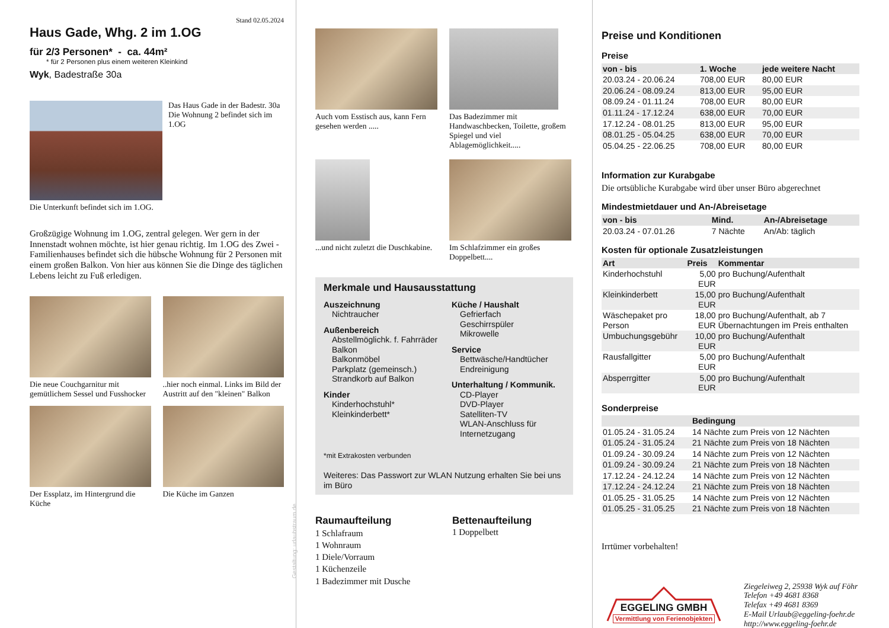Stand 02.05.2024
Haus Gade, Whg. 2 im 1.OG
für 2/3 Personen* - ca. 44m²
* für 2 Personen plus einem weiteren Kleinkind
Wyk, Badestraße 30a
Das Haus Gade in der Badestr. 30a
Die Wohnung 2 befindet sich im 1.OG
Die Unterkunft befindet sich im 1.OG.
Großzügige Wohnung im 1.OG, zentral gelegen. Wer gern in der Innenstadt wohnen möchte, ist hier genau richtig. Im 1.OG des Zwei - Familienhauses befindet sich die hübsche Wohnung für 2 Personen mit einem großen Balkon. Von hier aus können Sie die Dinge des täglichen Lebens leicht zu Fuß erledigen.
Die neue Couchgarnitur mit gemütlichem Sessel und Fusshocker
..hier noch einmal. Links im Bild der Austritt auf den "kleinen" Balkon
Der Essplatz, im Hintergrund die Küche
Die Küche im Ganzen
Gestaltung: urlaubstraum.de
Auch vom Esstisch aus, kann Fern gesehen werden .....
Das Badezimmer mit Handwaschbecken, Toilette, großem Spiegel und viel Ablagemöglichkeit.....
...und nicht zuletzt die Duschkabine.
Im Schlafzimmer ein großes Doppelbett....
Merkmale und Hausausstattung
Auszeichnung
Nichtraucher
Außenbereich
Abstellmöglichk. f. Fahrräder
Balkon
Balkonmöbel
Parkplatz (gemeinsch.)
Strandkorb auf Balkon
Kinder
Kinderhochstuhl*
Kleinkinderbett*
Küche / Haushalt
Gefrierfach
Geschirrspüler
Mikrowelle
Service
Bettwäsche/Handtücher
Endreinigung
Unterhaltung / Kommunik.
CD-Player
DVD-Player
Satelliten-TV
WLAN-Anschluss für Internetzugang
*mit Extrakosten verbunden
Weiteres: Das Passwort zur WLAN Nutzung erhalten Sie bei uns im Büro
Raumaufteilung
1 Schlafraum
1 Wohnraum
1 Diele/Vorraum
1 Küchenzeile
1 Badezimmer mit Dusche
Bettenaufteilung
1 Doppelbett
Preise und Konditionen
Preise
| von - bis | 1. Woche | jede weitere Nacht |
| --- | --- | --- |
| 20.03.24 - 20.06.24 | 708,00 EUR | 80,00 EUR |
| 20.06.24 - 08.09.24 | 813,00 EUR | 95,00 EUR |
| 08.09.24 - 01.11.24 | 708,00 EUR | 80,00 EUR |
| 01.11.24 - 17.12.24 | 638,00 EUR | 70,00 EUR |
| 17.12.24 - 08.01.25 | 813,00 EUR | 95,00 EUR |
| 08.01.25 - 05.04.25 | 638,00 EUR | 70,00 EUR |
| 05.04.25 - 22.06.25 | 708,00 EUR | 80,00 EUR |
Information zur Kurabgabe
Die ortsübliche Kurabgabe wird über unser Büro abgerechnet
Mindestmietdauer und An-/Abreisetage
| von - bis | Mind. | An-/Abreisetage |
| --- | --- | --- |
| 20.03.24 - 07.01.26 | 7 Nächte | An/Ab: täglich |
Kosten für optionale Zusatzleistungen
| Art | Preis | Kommentar |
| --- | --- | --- |
| Kinderhochstuhl | 5,00 EUR | pro Buchung/Aufenthalt |
| Kleinkinderbett | 15,00 EUR | pro Buchung/Aufenthalt |
| Wäschepaket pro Person | 18,00 EUR | pro Buchung/Aufenthalt, ab 7 Übernachtungen im Preis enthalten |
| Umbuchungsgebühr | 10,00 EUR | pro Buchung/Aufenthalt |
| Rausfallgitter | 5,00 EUR | pro Buchung/Aufenthalt |
| Absperrgitter | 5,00 EUR | pro Buchung/Aufenthalt |
Sonderpreise
| | Bedingung |
| --- | --- |
| 01.05.24 - 31.05.24 | 14 Nächte zum Preis von 12 Nächten |
| 01.05.24 - 31.05.24 | 21 Nächte zum Preis von 18 Nächten |
| 01.09.24 - 30.09.24 | 14 Nächte zum Preis von 12 Nächten |
| 01.09.24 - 30.09.24 | 21 Nächte zum Preis von 18 Nächten |
| 17.12.24 - 24.12.24 | 14 Nächte zum Preis von 12 Nächten |
| 17.12.24 - 24.12.24 | 21 Nächte zum Preis von 18 Nächten |
| 01.05.25 - 31.05.25 | 14 Nächte zum Preis von 12 Nächten |
| 01.05.25 - 31.05.25 | 21 Nächte zum Preis von 18 Nächten |
Irrtümer vorbehalten!
EGGELING GMBH
Vermittlung von Ferienobjekten
Ziegeleiweg 2, 25938 Wyk auf Föhr
Telefon +49 4681 8368
Telefax +49 4681 8369
E-Mail Urlaub@eggeling-foehr.de
http://www.eggeling-foehr.de